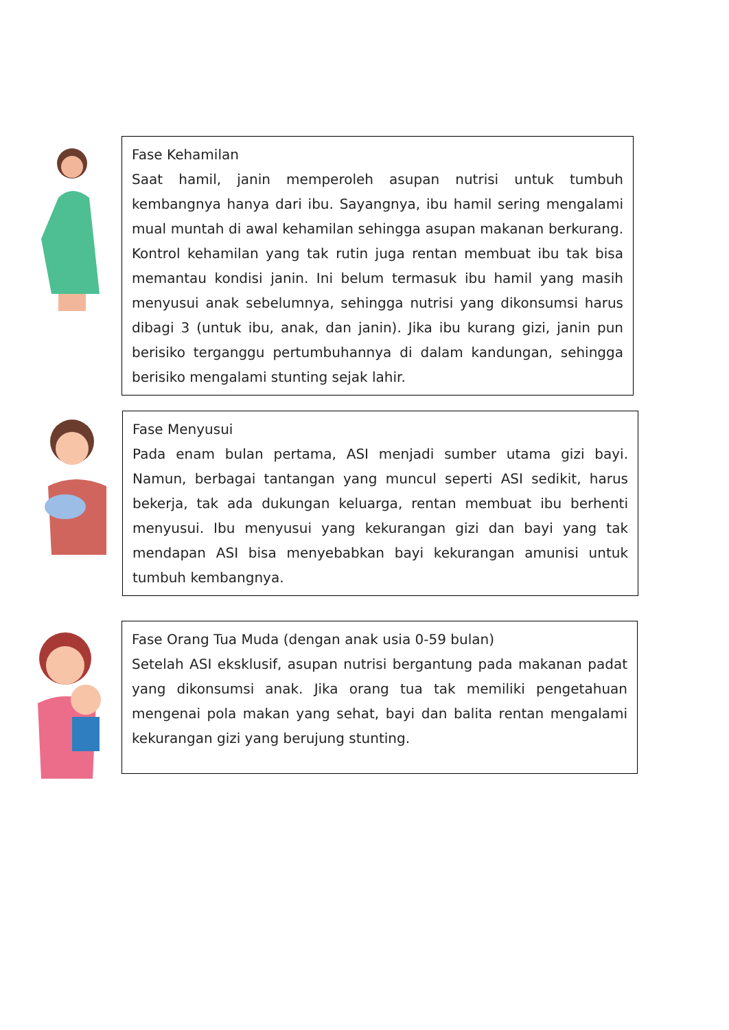Fase Kehamilan
Saat hamil, janin memperoleh asupan nutrisi untuk tumbuh kembangnya hanya dari ibu. Sayangnya, ibu hamil sering mengalami mual muntah di awal kehamilan sehingga asupan makanan berkurang. Kontrol kehamilan yang tak rutin juga rentan membuat ibu tak bisa memantau kondisi janin. Ini belum termasuk ibu hamil yang masih menyusui anak sebelumnya, sehingga nutrisi yang dikonsumsi harus dibagi 3 (untuk ibu, anak, dan janin). Jika ibu kurang gizi, janin pun berisiko terganggu pertumbuhannya di dalam kandungan, sehingga berisiko mengalami stunting sejak lahir.
Fase Menyusui
Pada enam bulan pertama, ASI menjadi sumber utama gizi bayi. Namun, berbagai tantangan yang muncul seperti ASI sedikit, harus bekerja, tak ada dukungan keluarga, rentan membuat ibu berhenti menyusui. Ibu menyusui yang kekurangan gizi dan bayi yang tak mendapan ASI bisa menyebabkan bayi kekurangan amunisi untuk tumbuh kembangnya.
Fase Orang Tua Muda (dengan anak usia 0-59 bulan)
Setelah ASI eksklusif, asupan nutrisi bergantung pada makanan padat yang dikonsumsi anak. Jika orang tua tak memiliki pengetahuan mengenai pola makan yang sehat, bayi dan balita rentan mengalami kekurangan gizi yang berujung stunting.